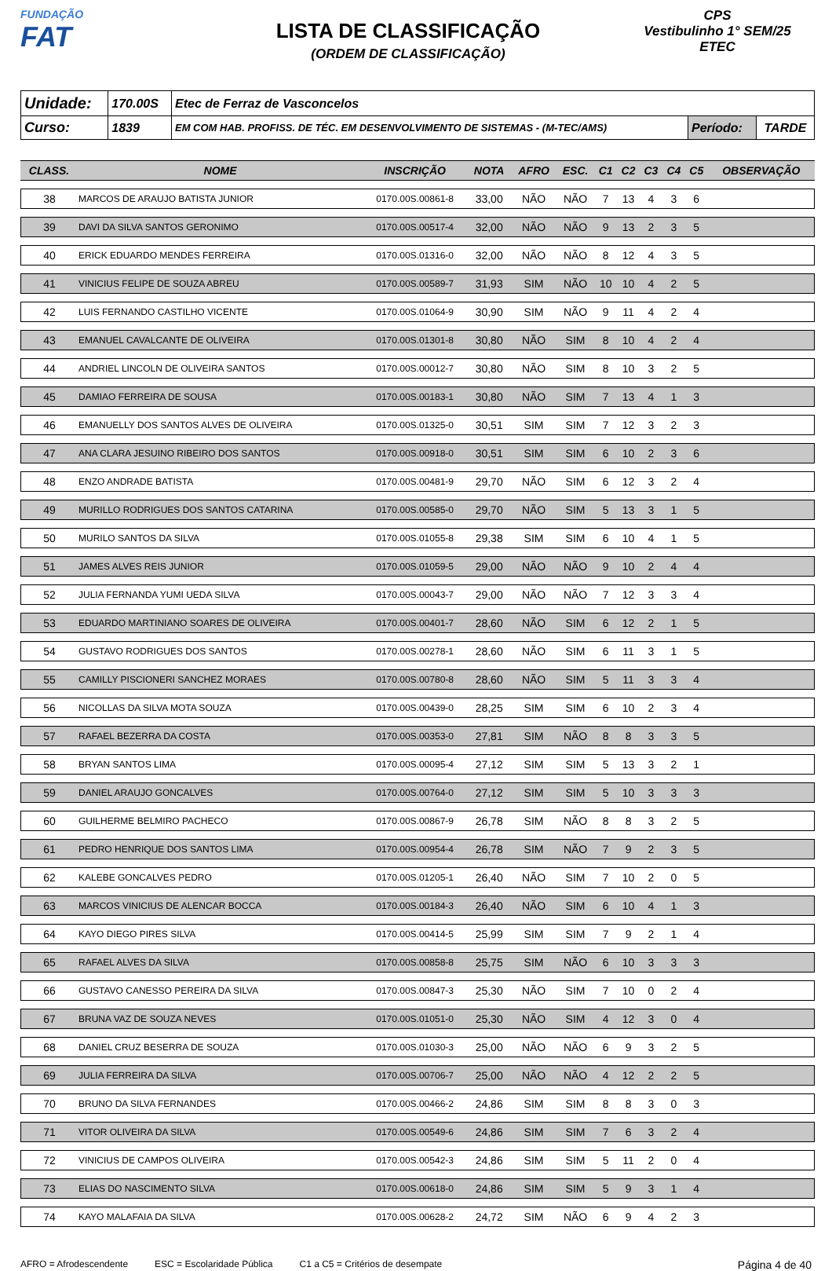FUNDAÇÃO
FAT
LISTA DE CLASSIFICAÇÃO
(ORDEM DE CLASSIFICAÇÃO)
CPS
Vestibulinho 1° SEM/25
ETEC
| Unidade: | 170.00S | Etec de Ferraz de Vasconcelos | | |
| Curso: | 1839 | EM COM HAB. PROFISS. DE TÉC. EM DESENVOLVIMENTO DE SISTEMAS - (M-TEC/AMS) | Período: | TARDE |
| CLASS. | NOME | INSCRIÇÃO | NOTA | AFRO | ESC. | C1 | C2 | C3 | C4 | C5 | OBSERVAÇÃO |
| --- | --- | --- | --- | --- | --- | --- | --- | --- | --- | --- | --- |
| 38 | MARCOS DE ARAUJO BATISTA JUNIOR | 0170.00S.00861-8 | 33,00 | NÃO | NÃO | 7 | 13 | 4 | 3 | 6 | |
| 39 | DAVI DA SILVA SANTOS GERONIMO | 0170.00S.00517-4 | 32,00 | NÃO | NÃO | 9 | 13 | 2 | 3 | 5 | |
| 40 | ERICK EDUARDO MENDES FERREIRA | 0170.00S.01316-0 | 32,00 | NÃO | NÃO | 8 | 12 | 4 | 3 | 5 | |
| 41 | VINICIUS FELIPE DE SOUZA ABREU | 0170.00S.00589-7 | 31,93 | SIM | NÃO | 10 | 10 | 4 | 2 | 5 | |
| 42 | LUIS FERNANDO CASTILHO VICENTE | 0170.00S.01064-9 | 30,90 | SIM | NÃO | 9 | 11 | 4 | 2 | 4 | |
| 43 | EMANUEL CAVALCANTE DE OLIVEIRA | 0170.00S.01301-8 | 30,80 | NÃO | SIM | 8 | 10 | 4 | 2 | 4 | |
| 44 | ANDRIEL LINCOLN DE OLIVEIRA SANTOS | 0170.00S.00012-7 | 30,80 | NÃO | SIM | 8 | 10 | 3 | 2 | 5 | |
| 45 | DAMIAO FERREIRA DE SOUSA | 0170.00S.00183-1 | 30,80 | NÃO | SIM | 7 | 13 | 4 | 1 | 3 | |
| 46 | EMANUELLY DOS SANTOS ALVES DE OLIVEIRA | 0170.00S.01325-0 | 30,51 | SIM | SIM | 7 | 12 | 3 | 2 | 3 | |
| 47 | ANA CLARA JESUINO RIBEIRO DOS SANTOS | 0170.00S.00918-0 | 30,51 | SIM | SIM | 6 | 10 | 2 | 3 | 6 | |
| 48 | ENZO ANDRADE BATISTA | 0170.00S.00481-9 | 29,70 | NÃO | SIM | 6 | 12 | 3 | 2 | 4 | |
| 49 | MURILLO RODRIGUES DOS SANTOS CATARINA | 0170.00S.00585-0 | 29,70 | NÃO | SIM | 5 | 13 | 3 | 1 | 5 | |
| 50 | MURILO SANTOS DA SILVA | 0170.00S.01055-8 | 29,38 | SIM | SIM | 6 | 10 | 4 | 1 | 5 | |
| 51 | JAMES ALVES REIS JUNIOR | 0170.00S.01059-5 | 29,00 | NÃO | NÃO | 9 | 10 | 2 | 4 | 4 | |
| 52 | JULIA FERNANDA YUMI UEDA SILVA | 0170.00S.00043-7 | 29,00 | NÃO | NÃO | 7 | 12 | 3 | 3 | 4 | |
| 53 | EDUARDO MARTINIANO SOARES DE OLIVEIRA | 0170.00S.00401-7 | 28,60 | NÃO | SIM | 6 | 12 | 2 | 1 | 5 | |
| 54 | GUSTAVO RODRIGUES DOS SANTOS | 0170.00S.00278-1 | 28,60 | NÃO | SIM | 6 | 11 | 3 | 1 | 5 | |
| 55 | CAMILLY PISCIONERI SANCHEZ MORAES | 0170.00S.00780-8 | 28,60 | NÃO | SIM | 5 | 11 | 3 | 3 | 4 | |
| 56 | NICOLLAS DA SILVA MOTA SOUZA | 0170.00S.00439-0 | 28,25 | SIM | SIM | 6 | 10 | 2 | 3 | 4 | |
| 57 | RAFAEL BEZERRA DA COSTA | 0170.00S.00353-0 | 27,81 | SIM | NÃO | 8 | 8 | 3 | 3 | 5 | |
| 58 | BRYAN SANTOS LIMA | 0170.00S.00095-4 | 27,12 | SIM | SIM | 5 | 13 | 3 | 2 | 1 | |
| 59 | DANIEL ARAUJO GONCALVES | 0170.00S.00764-0 | 27,12 | SIM | SIM | 5 | 10 | 3 | 3 | 3 | |
| 60 | GUILHERME BELMIRO PACHECO | 0170.00S.00867-9 | 26,78 | SIM | NÃO | 8 | 8 | 3 | 2 | 5 | |
| 61 | PEDRO HENRIQUE DOS SANTOS LIMA | 0170.00S.00954-4 | 26,78 | SIM | NÃO | 7 | 9 | 2 | 3 | 5 | |
| 62 | KALEBE GONCALVES PEDRO | 0170.00S.01205-1 | 26,40 | NÃO | SIM | 7 | 10 | 2 | 0 | 5 | |
| 63 | MARCOS VINICIUS DE ALENCAR BOCCA | 0170.00S.00184-3 | 26,40 | NÃO | SIM | 6 | 10 | 4 | 1 | 3 | |
| 64 | KAYO DIEGO PIRES SILVA | 0170.00S.00414-5 | 25,99 | SIM | SIM | 7 | 9 | 2 | 1 | 4 | |
| 65 | RAFAEL ALVES DA SILVA | 0170.00S.00858-8 | 25,75 | SIM | NÃO | 6 | 10 | 3 | 3 | 3 | |
| 66 | GUSTAVO CANESSO PEREIRA DA SILVA | 0170.00S.00847-3 | 25,30 | NÃO | SIM | 7 | 10 | 0 | 2 | 4 | |
| 67 | BRUNA VAZ DE SOUZA NEVES | 0170.00S.01051-0 | 25,30 | NÃO | SIM | 4 | 12 | 3 | 0 | 4 | |
| 68 | DANIEL CRUZ BESERRA DE SOUZA | 0170.00S.01030-3 | 25,00 | NÃO | NÃO | 6 | 9 | 3 | 2 | 5 | |
| 69 | JULIA FERREIRA DA SILVA | 0170.00S.00706-7 | 25,00 | NÃO | NÃO | 4 | 12 | 2 | 2 | 5 | |
| 70 | BRUNO DA SILVA FERNANDES | 0170.00S.00466-2 | 24,86 | SIM | SIM | 8 | 8 | 3 | 0 | 3 | |
| 71 | VITOR OLIVEIRA DA SILVA | 0170.00S.00549-6 | 24,86 | SIM | SIM | 7 | 6 | 3 | 2 | 4 | |
| 72 | VINICIUS DE CAMPOS OLIVEIRA | 0170.00S.00542-3 | 24,86 | SIM | SIM | 5 | 11 | 2 | 0 | 4 | |
| 73 | ELIAS DO NASCIMENTO SILVA | 0170.00S.00618-0 | 24,86 | SIM | SIM | 5 | 9 | 3 | 1 | 4 | |
| 74 | KAYO MALAFAIA DA SILVA | 0170.00S.00628-2 | 24,72 | SIM | NÃO | 6 | 9 | 4 | 2 | 3 | |
AFRO = Afrodescendente ESC = Escolaridade Pública C1 a C5 = Critérios de desempate Página 4 de 40